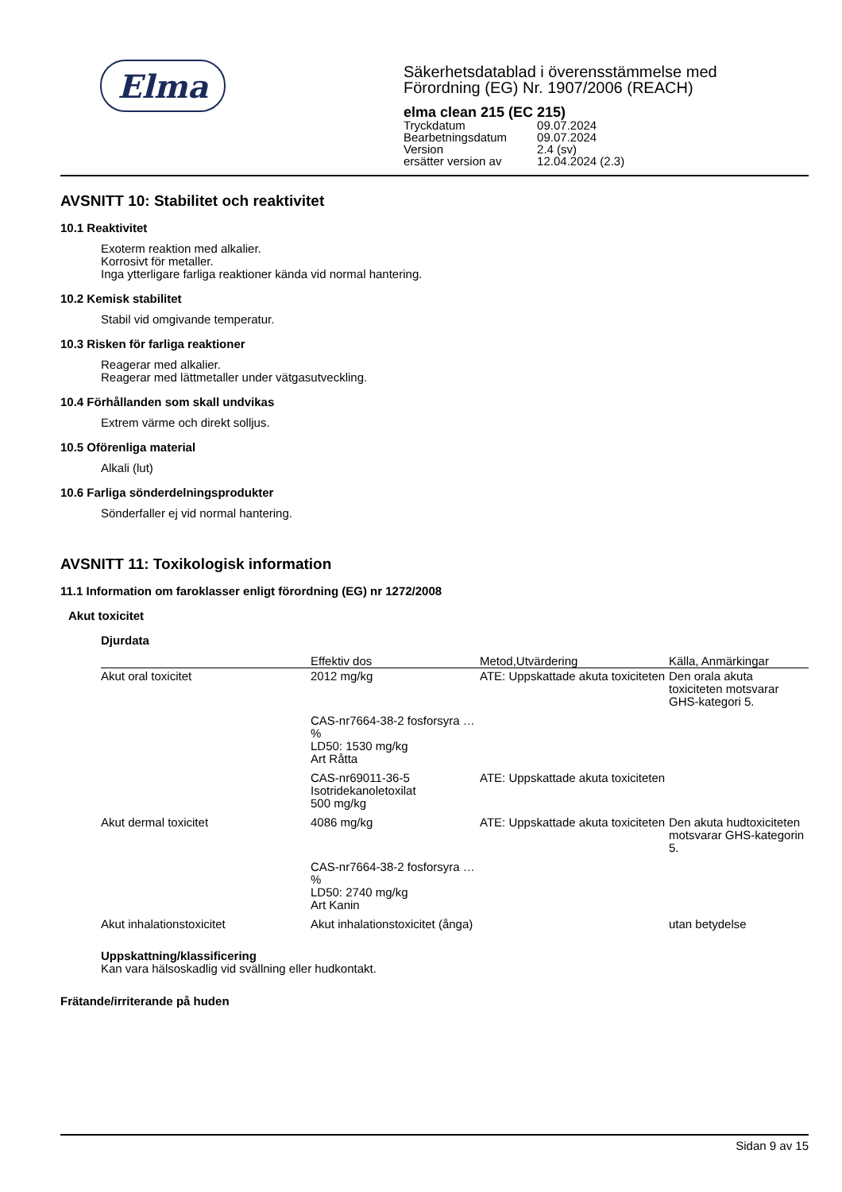Elma
Säkerhetsdatablad i överensstämmelse med
Förordning (EG) Nr. 1907/2006 (REACH)
elma clean 215 (EC 215)
| Tryckdatum | 09.07.2024 |
| Bearbetningsdatum | 09.07.2024 |
| Version | 2.4 (sv) |
| ersätter version av | 12.04.2024 (2.3) |
AVSNITT 10: Stabilitet och reaktivitet
10.1 Reaktivitet
Exoterm reaktion med alkalier.
Korrosivt för metaller.
Inga ytterligare farliga reaktioner kända vid normal hantering.
10.2 Kemisk stabilitet
Stabil vid omgivande temperatur.
10.3 Risken för farliga reaktioner
Reagerar med alkalier.
Reagerar med lättmetaller under vätgasutveckling.
10.4 Förhållanden som skall undvikas
Extrem värme och direkt solljus.
10.5 Oförenliga material
Alkali (lut)
10.6 Farliga sönderdelningsprodukter
Sönderfaller ej vid normal hantering.
AVSNITT 11: Toxikologisk information
11.1 Information om faroklasser enligt förordning (EG) nr 1272/2008
Akut toxicitet
Djurdata
| | Effektiv dos | Metod,Utvärdering | Källa, Anmärkingar |
| --- | --- | --- | --- |
| Akut oral toxicitet | 2012 mg/kg | ATE: Uppskattade akuta toxiciteten | Den orala akuta toxiciteten motsvarar GHS-kategori 5. |
| | CAS-nr7664-38-2 fosforsyra …% LD50: 1530 mg/kg Art Råtta | | |
| | CAS-nr69011-36-5 Isotridekanoletoxilat 500 mg/kg | ATE: Uppskattade akuta toxiciteten | |
| Akut dermal toxicitet | 4086 mg/kg | ATE: Uppskattade akuta toxiciteten | Den akuta hudtoxiciteten motsvarar GHS-kategorin 5. |
| | CAS-nr7664-38-2 fosforsyra …% LD50: 2740 mg/kg Art Kanin | | |
| Akut inhalationstoxicitet | Akut inhalationstoxicitet (ånga) | | utan betydelse |
Uppskattning/klassificering
Kan vara hälsoskadlig vid svällning eller hudkontakt.
Frätande/irriterande på huden
Sidan 9 av 15